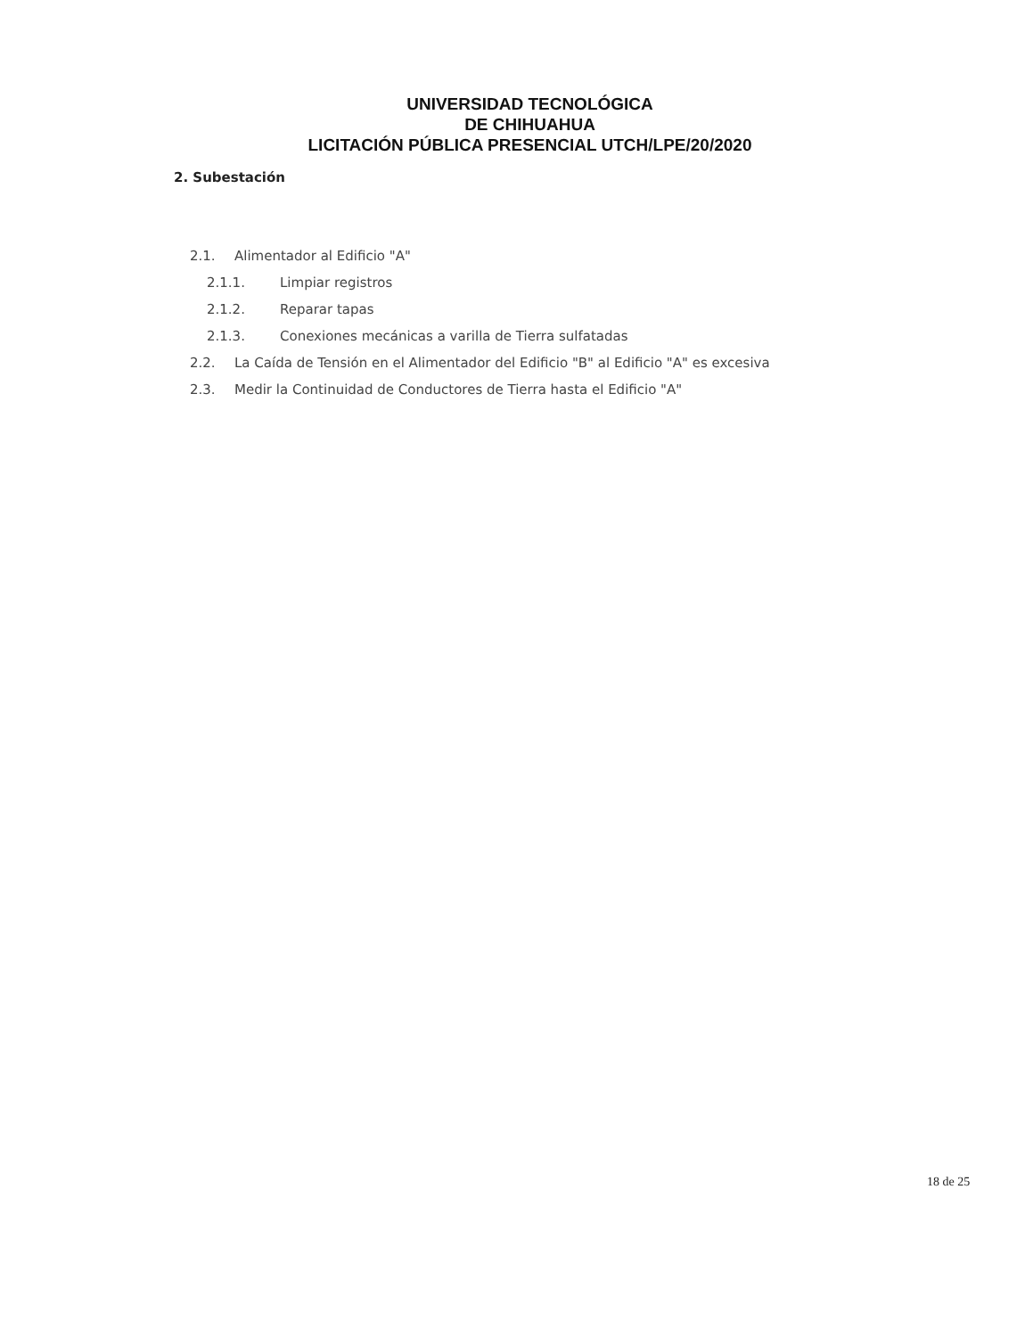UNIVERSIDAD TECNOLÓGICA
DE CHIHUAHUA
LICITACIÓN PÚBLICA PRESENCIAL UTCH/LPE/20/2020
2. Subestación
2.1. Alimentador al Edificio "A"
2.1.1. Limpiar registros
2.1.2. Reparar tapas
2.1.3. Conexiones mecánicas a varilla de Tierra sulfatadas
2.2. La Caída de Tensión en el Alimentador del Edificio "B" al Edificio "A" es excesiva
2.3. Medir la Continuidad de Conductores de Tierra hasta el Edificio "A"
18 de 25